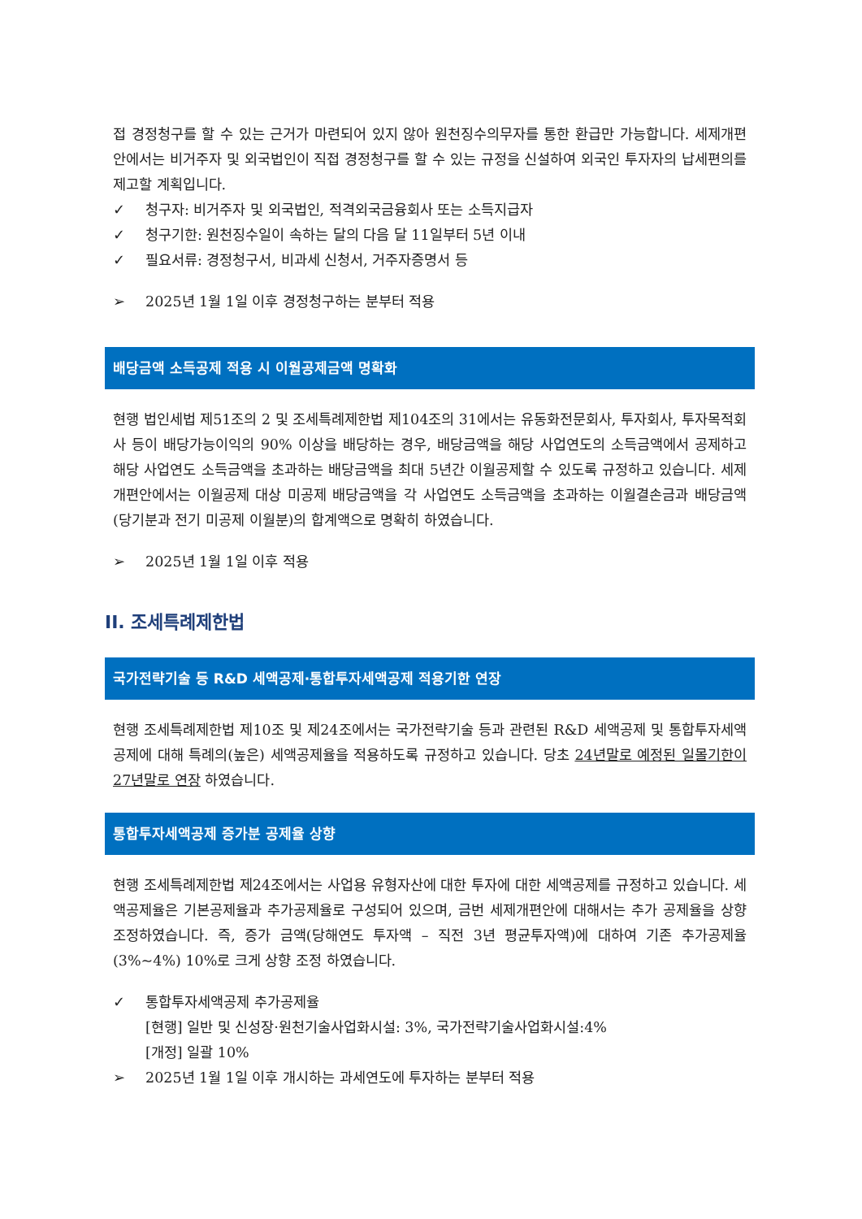접 경정청구를 할 수 있는 근거가 마련되어 있지 않아 원천징수의무자를 통한 환급만 가능합니다. 세제개편안에서는 비거주자 및 외국법인이 직접 경정청구를 할 수 있는 규정을 신설하여 외국인 투자자의 납세편의를 제고할 계획입니다.
✓ 청구자: 비거주자 및 외국법인, 적격외국금융회사 또는 소득지급자
✓ 청구기한: 원천징수일이 속하는 달의 다음 달 11일부터 5년 이내
✓ 필요서류: 경정청구서, 비과세 신청서, 거주자증명서 등
➢ 2025년 1월 1일 이후 경정청구하는 분부터 적용
배당금액 소득공제 적용 시 이월공제금액 명확화
현행 법인세법 제51조의 2 및 조세특례제한법 제104조의 31에서는 유동화전문회사, 투자회사, 투자목적회사 등이 배당가능이익의 90% 이상을 배당하는 경우, 배당금액을 해당 사업연도의 소득금액에서 공제하고 해당 사업연도 소득금액을 초과하는 배당금액을 최대 5년간 이월공제할 수 있도록 규정하고 있습니다. 세제개편안에서는 이월공제 대상 미공제 배당금액을 각 사업연도 소득금액을 초과하는 이월결손금과 배당금액(당기분과 전기 미공제 이월분)의 합계액으로 명확히 하였습니다.
➢ 2025년 1월 1일 이후 적용
II. 조세특례제한법
국가전략기술 등 R&D 세액공제·통합투자세액공제 적용기한 연장
현행 조세특례제한법 제10조 및 제24조에서는 국가전략기술 등과 관련된 R&D 세액공제 및 통합투자세액공제에 대해 특례의(높은) 세액공제율을 적용하도록 규정하고 있습니다. 당초 24년말로 예정된 일몰기한이 27년말로 연장 하였습니다.
통합투자세액공제 증가분 공제율 상향
현행 조세특례제한법 제24조에서는 사업용 유형자산에 대한 투자에 대한 세액공제를 규정하고 있습니다. 세액공제율은 기본공제율과 추가공제율로 구성되어 있으며, 금번 세제개편안에 대해서는 추가 공제율을 상향 조정하였습니다. 즉, 증가 금액(당해연도 투자액 – 직전 3년 평균투자액)에 대하여 기존 추가공제율(3%~4%) 10%로 크게 상향 조정 하였습니다.
✓ 통합투자세액공제 추가공제율
[현행] 일반 및 신성장·원천기술사업화시설: 3%, 국가전략기술사업화시설:4%
[개정] 일괄 10%
➢ 2025년 1월 1일 이후 개시하는 과세연도에 투자하는 분부터 적용